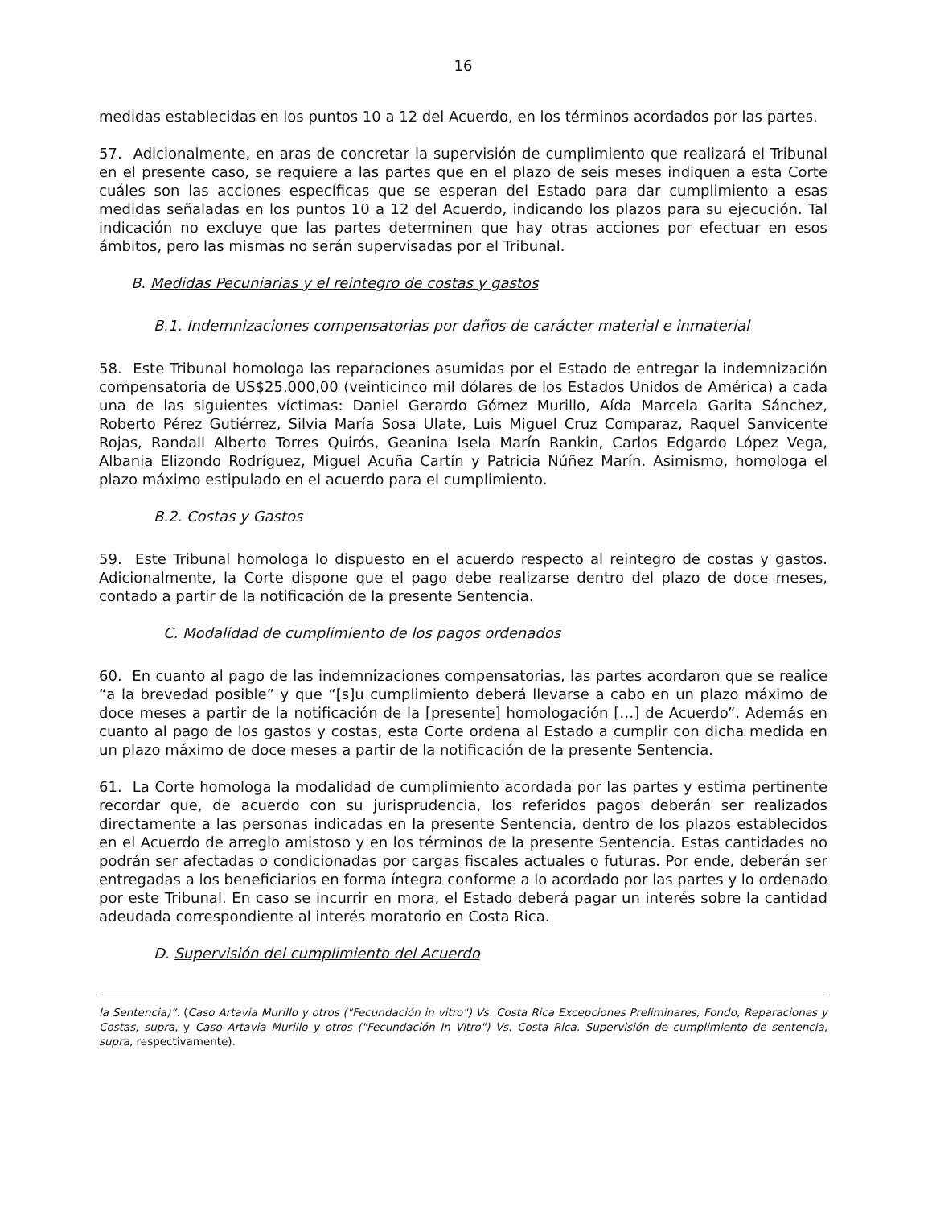16
medidas establecidas en los puntos 10 a 12 del Acuerdo, en los términos acordados por las partes.
57. Adicionalmente, en aras de concretar la supervisión de cumplimiento que realizará el Tribunal en el presente caso, se requiere a las partes que en el plazo de seis meses indiquen a esta Corte cuáles son las acciones específicas que se esperan del Estado para dar cumplimiento a esas medidas señaladas en los puntos 10 a 12 del Acuerdo, indicando los plazos para su ejecución. Tal indicación no excluye que las partes determinen que hay otras acciones por efectuar en esos ámbitos, pero las mismas no serán supervisadas por el Tribunal.
B. Medidas Pecuniarias y el reintegro de costas y gastos
B.1. Indemnizaciones compensatorias por daños de carácter material e inmaterial
58. Este Tribunal homologa las reparaciones asumidas por el Estado de entregar la indemnización compensatoria de US$25.000,00 (veinticinco mil dólares de los Estados Unidos de América) a cada una de las siguientes víctimas: Daniel Gerardo Gómez Murillo, Aída Marcela Garita Sánchez, Roberto Pérez Gutiérrez, Silvia María Sosa Ulate, Luis Miguel Cruz Comparaz, Raquel Sanvicente Rojas, Randall Alberto Torres Quirós, Geanina Isela Marín Rankin, Carlos Edgardo López Vega, Albania Elizondo Rodríguez, Miguel Acuña Cartín y Patricia Núñez Marín. Asimismo, homologa el plazo máximo estipulado en el acuerdo para el cumplimiento.
B.2. Costas y Gastos
59. Este Tribunal homologa lo dispuesto en el acuerdo respecto al reintegro de costas y gastos. Adicionalmente, la Corte dispone que el pago debe realizarse dentro del plazo de doce meses, contado a partir de la notificación de la presente Sentencia.
C. Modalidad de cumplimiento de los pagos ordenados
60. En cuanto al pago de las indemnizaciones compensatorias, las partes acordaron que se realice “a la brevedad posible” y que “[s]u cumplimiento deberá llevarse a cabo en un plazo máximo de doce meses a partir de la notificación de la [presente] homologación […] de Acuerdo”. Además en cuanto al pago de los gastos y costas, esta Corte ordena al Estado a cumplir con dicha medida en un plazo máximo de doce meses a partir de la notificación de la presente Sentencia.
61. La Corte homologa la modalidad de cumplimiento acordada por las partes y estima pertinente recordar que, de acuerdo con su jurisprudencia, los referidos pagos deberán ser realizados directamente a las personas indicadas en la presente Sentencia, dentro de los plazos establecidos en el Acuerdo de arreglo amistoso y en los términos de la presente Sentencia. Estas cantidades no podrán ser afectadas o condicionadas por cargas fiscales actuales o futuras. Por ende, deberán ser entregadas a los beneficiarios en forma íntegra conforme a lo acordado por las partes y lo ordenado por este Tribunal. En caso se incurrir en mora, el Estado deberá pagar un interés sobre la cantidad adeudada correspondiente al interés moratorio en Costa Rica.
D. Supervisión del cumplimiento del Acuerdo
la Sentencia)”. (Caso Artavia Murillo y otros ("Fecundación in vitro") Vs. Costa Rica Excepciones Preliminares, Fondo, Reparaciones y Costas, supra, y Caso Artavia Murillo y otros ("Fecundación In Vitro") Vs. Costa Rica. Supervisión de cumplimiento de sentencia, supra, respectivamente).